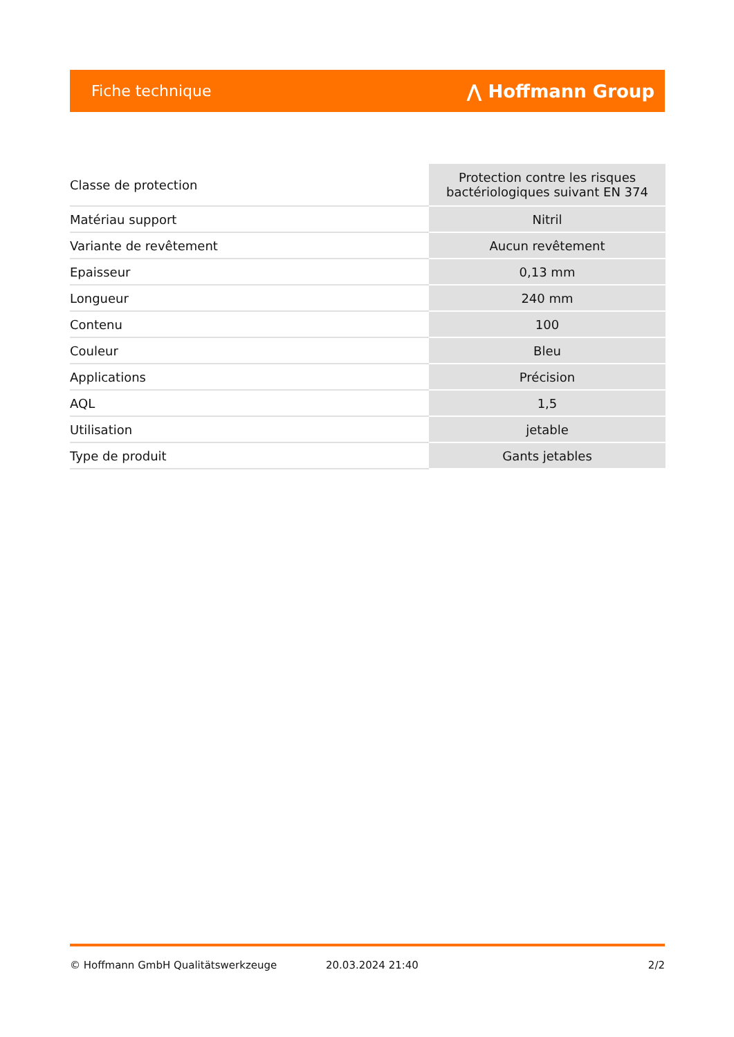Fiche technique ⋀ Hoffmann Group
| Classe de protection | Protection contre les risques bactériologiques suivant EN 374 |
| Matériau support | Nitril |
| Variante de revêtement | Aucun revêtement |
| Epaisseur | 0,13 mm |
| Longueur | 240 mm |
| Contenu | 100 |
| Couleur | Bleu |
| Applications | Précision |
| AQL | 1,5 |
| Utilisation | jetable |
| Type de produit | Gants jetables |
© Hoffmann GmbH Qualitätswerkzeuge 20.03.2024 21:40 2/2